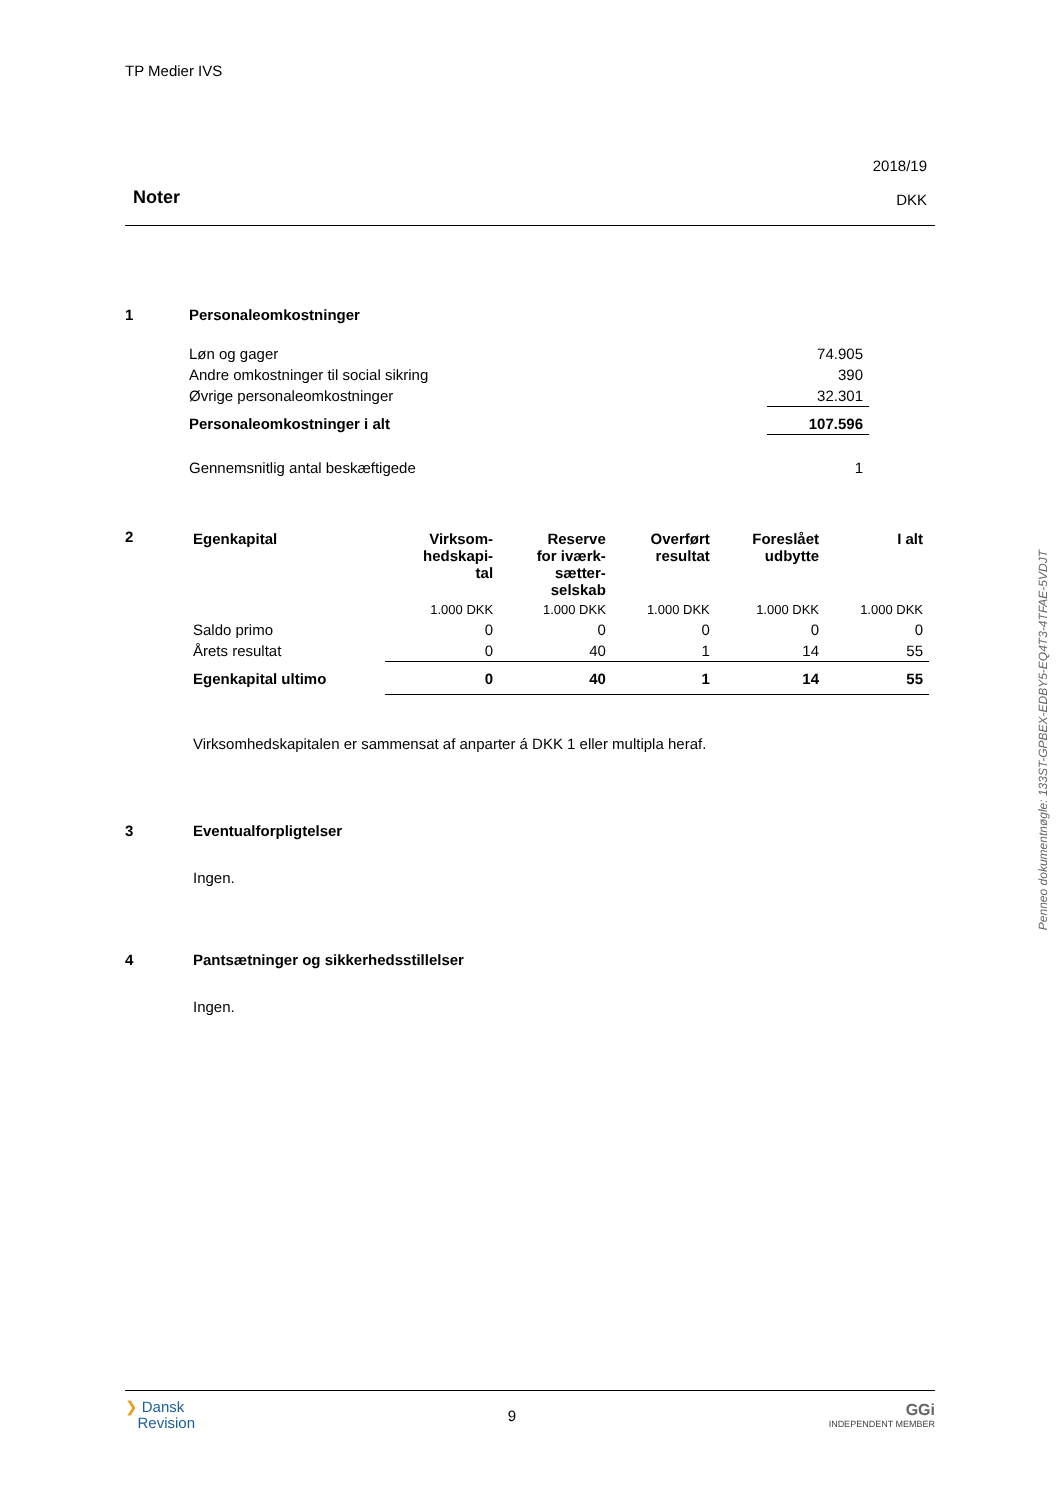TP Medier IVS
Noter
2018/19
DKK
1 Personaleomkostninger
| Løn og gager | 74.905 |
| Andre omkostninger til social sikring | 390 |
| Øvrige personaleomkostninger | 32.301 |
| Personaleomkostninger i alt | 107.596 |
| Gennemsnitlig antal beskæftigede | 1 |
2
| Egenkapital | Virksom- hedskapi- tal | Reserve for iværk- sætter- selskab | Overført resultat | Foreslået udbytte | I alt |
| | 1.000 DKK | 1.000 DKK | 1.000 DKK | 1.000 DKK | 1.000 DKK |
| Saldo primo | 0 | 0 | 0 | 0 | 0 |
| Årets resultat | 0 | 40 | 1 | 14 | 55 |
| Egenkapital ultimo | 0 | 40 | 1 | 14 | 55 |
Virksomhedskapitalen er sammensat af anparter á DKK 1 eller multipla heraf.
3 Eventualforpligtelser
Ingen.
4 Pantsætninger og sikkerhedsstillelser
Ingen.
Penneo dokumentnøgle: 133ST-GPBEX-EDBY5-EQ4T3-4TFAE-5VDJT
❯ Dansk
Revision
9
GGi
INDEPENDENT MEMBER